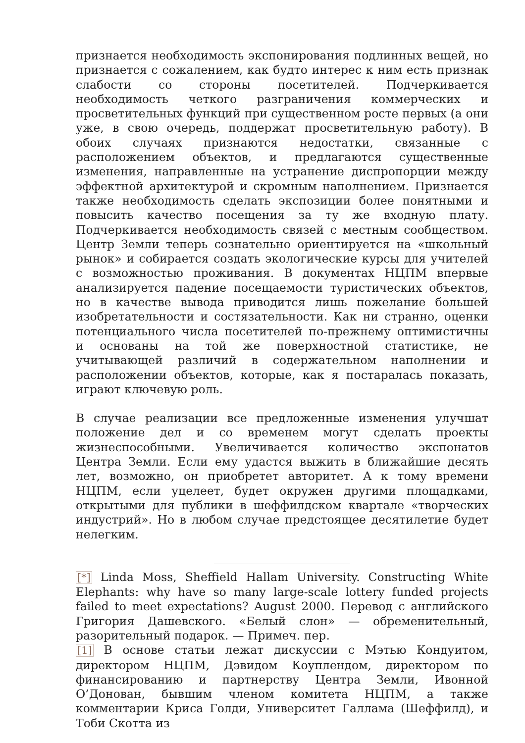признается необходимость экспонирования подлинных вещей, но признается с сожалением, как будто интерес к ним есть признак слабости со стороны посетителей. Подчеркивается необходимость четкого разграничения коммерческих и просветительных функций при существенном росте первых (а они уже, в свою очередь, поддержат просветительную работу). В обоих случаях признаются недостатки, связанные с расположением объектов, и предлагаются существенные изменения, направленные на устранение диспропорции между эффектной архитектурой и скромным наполнением. Признается также необходимость сделать экспозиции более понятными и повысить качество посещения за ту же входную плату. Подчеркивается необходимость связей с местным сообществом. Центр Земли теперь сознательно ориентируется на «школьный рынок» и собирается создать экологические курсы для учителей с возможностью проживания. В документах НЦПМ впервые анализируется падение посещаемости туристических объектов, но в качестве вывода приводится лишь пожелание большей изобретательности и состязательности. Как ни странно, оценки потенциального числа посетителей по-прежнему оптимистичны и основаны на той же поверхностной статистике, не учитывающей различий в содержательном наполнении и расположении объектов, которые, как я постаралась показать, играют ключевую роль.
В случае реализации все предложенные изменения улучшат положение дел и со временем могут сделать проекты жизнеспособными. Увеличивается количество экспонатов Центра Земли. Если ему удастся выжить в ближайшие десять лет, возможно, он приобретет авторитет. А к тому времени НЦПМ, если уцелеет, будет окружен другими площадками, открытыми для публики в шеффилдском квартале «творческих индустрий». Но в любом случае предстоящее десятилетие будет нелегким.
[*] Linda Moss, Sheffield Hallam University. Constructing White Elephants: why have so many large-scale lottery funded projects failed to meet expectations? August 2000. Перевод с английского Григория Дашевского. «Белый слон» — обременительный, разорительный подарок. — Примеч. пер.
[1] В основе статьи лежат дискуссии с Мэтью Кондуитом, директором НЦПМ, Дэвидом Коуплендом, директором по финансированию и партнерству Центра Земли, Ивонной О’Донован, бывшим членом комитета НЦПМ, а также комментарии Криса Голди, Университет Галлама (Шеффилд), и Тоби Скотта из